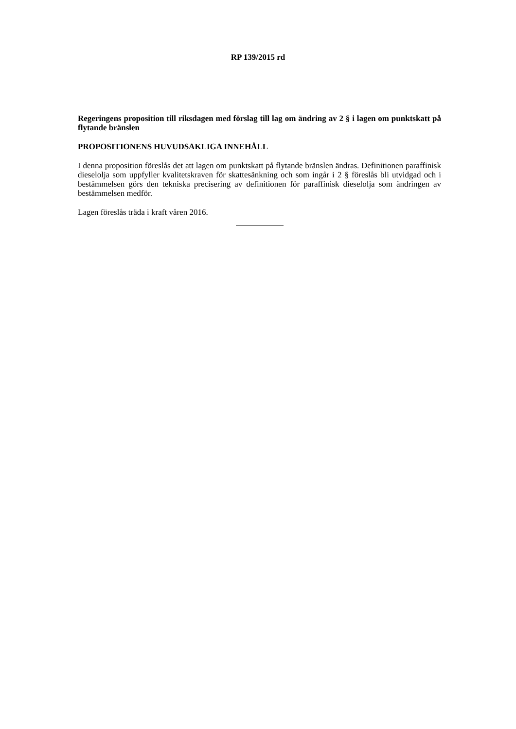RP 139/2015 rd
Regeringens proposition till riksdagen med förslag till lag om ändring av 2 § i lagen om punktskatt på flytande bränslen
PROPOSITIONENS HUVUDSAKLIGA INNEHÅLL
I denna proposition föreslås det att lagen om punktskatt på flytande bränslen ändras. Definitionen paraffinisk dieselolja som uppfyller kvalitetskraven för skattesänkning och som ingår i 2 § föreslås bli utvidgad och i bestämmelsen görs den tekniska precisering av definitionen för paraffinisk dieselolja som ändringen av bestämmelsen medför.
Lagen föreslås träda i kraft våren 2016.